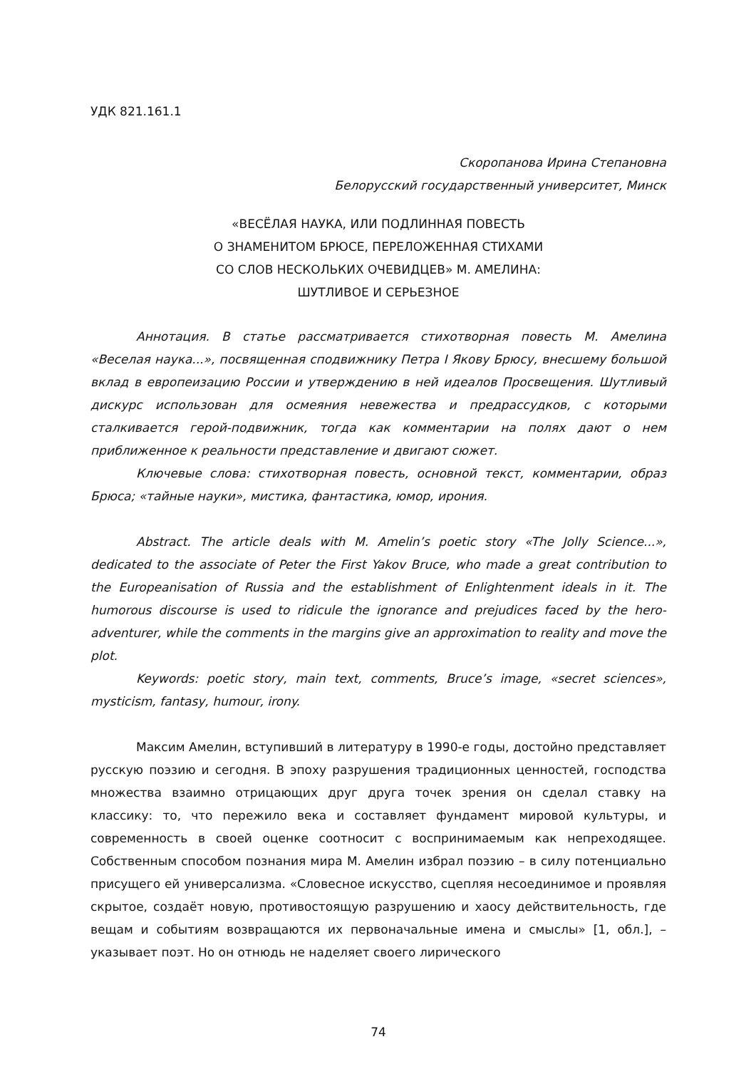УДК 821.161.1
Скоропанова Ирина Степановна
Белорусский государственный университет, Минск
«ВЕСЁЛАЯ НАУКА, ИЛИ ПОДЛИННАЯ ПОВЕСТЬ
О ЗНАМЕНИТОМ БРЮСЕ, ПЕРЕЛОЖЕННАЯ СТИХАМИ
СО СЛОВ НЕСКОЛЬКИХ ОЧЕВИДЦЕВ» М. АМЕЛИНА:
ШУТЛИВОЕ И СЕРЬЕЗНОЕ
Аннотация. В статье рассматривается стихотворная повесть М. Амелина «Веселая наука...», посвященная сподвижнику Петра I Якову Брюсу, внесшему большой вклад в европеизацию России и утверждению в ней идеалов Просвещения. Шутливый дискурс использован для осмеяния невежества и предрассудков, с которыми сталкивается герой-подвижник, тогда как комментарии на полях дают о нем приближенное к реальности представление и двигают сюжет.
Ключевые слова: стихотворная повесть, основной текст, комментарии, образ Брюса; «тайные науки», мистика, фантастика, юмор, ирония.
Abstract. The article deals with M. Amelin’s poetic story «The Jolly Science...», dedicated to the associate of Peter the First Yakov Bruce, who made a great contribution to the Europeanisation of Russia and the establishment of Enlightenment ideals in it. The humorous discourse is used to ridicule the ignorance and prejudices faced by the hero-adventurer, while the comments in the margins give an approximation to reality and move the plot.
Keywords: poetic story, main text, comments, Bruce’s image, «secret sciences», mysticism, fantasy, humour, irony.
Максим Амелин, вступивший в литературу в 1990-е годы, достойно представляет русскую поэзию и сегодня. В эпоху разрушения традиционных ценностей, господства множества взаимно отрицающих друг друга точек зрения он сделал ставку на классику: то, что пережило века и составляет фундамент мировой культуры, и современность в своей оценке соотносит с воспринимаемым как непреходящее. Собственным способом познания мира М. Амелин избрал поэзию – в силу потенциально присущего ей универсализма. «Словесное искусство, сцепляя несоединимое и проявляя скрытое, создаёт новую, противостоящую разрушению и хаосу действительность, где вещам и событиям возвращаются их первоначальные имена и смыслы» [1, обл.], – указывает поэт. Но он отнюдь не наделяет своего лирического
74